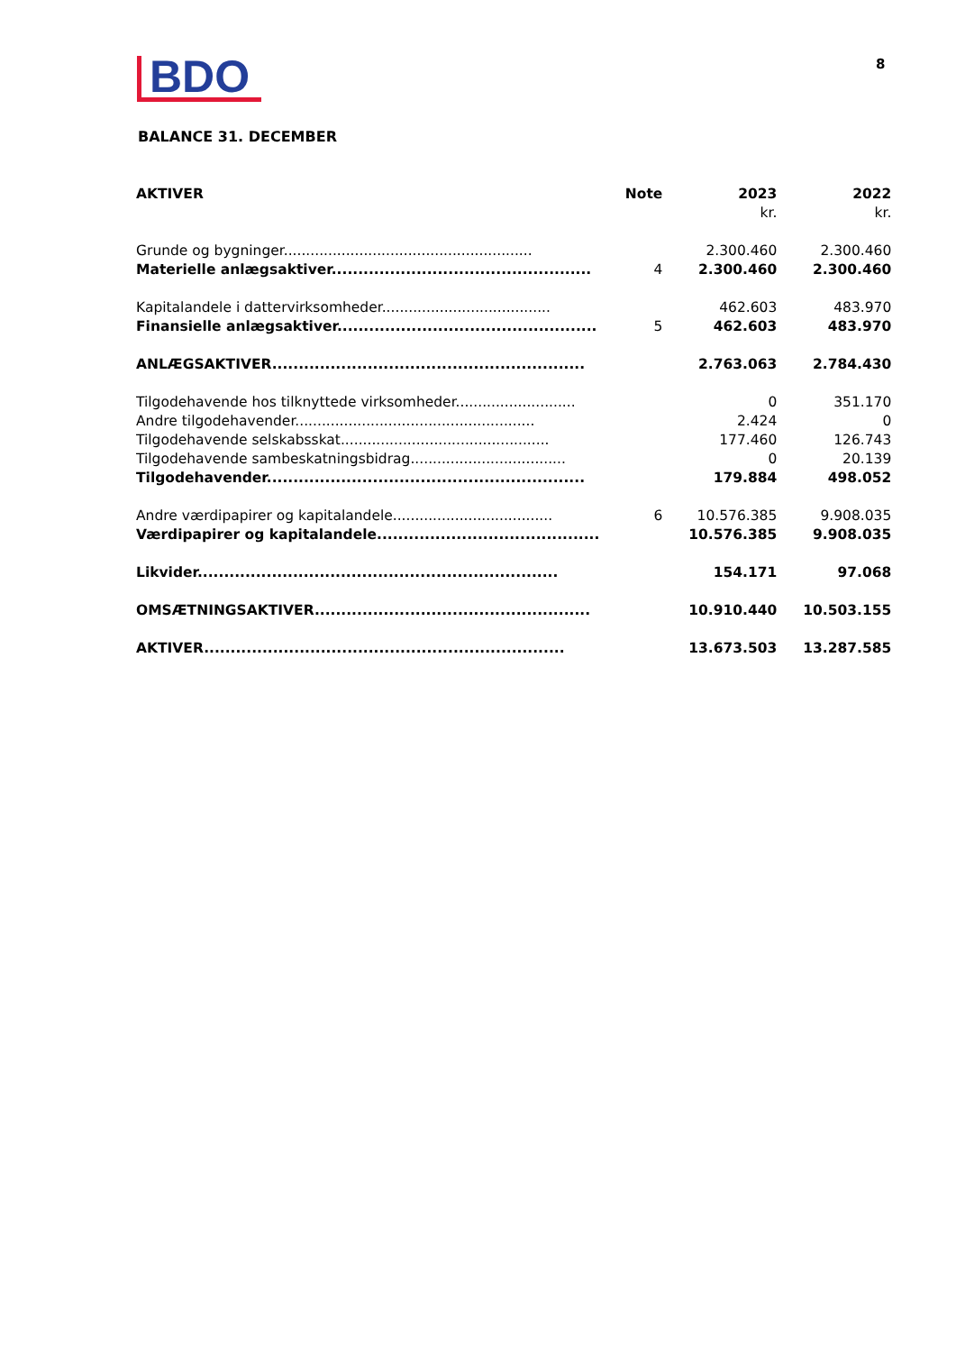BDO
8
BALANCE 31. DECEMBER
| AKTIVER | Note | 2023 | 2022 |
| --- | --- | --- | --- |
| | | kr. | kr. |
| Grunde og bygninger........................................................ | | 2.300.460 | 2.300.460 |
| Materielle anlægsaktiver................................................. | 4 | 2.300.460 | 2.300.460 |
| Kapitalandele i dattervirksomheder...................................... | | 462.603 | 483.970 |
| Finansielle anlægsaktiver................................................. | 5 | 462.603 | 483.970 |
| ANLÆGSAKTIVER........................................................... | | 2.763.063 | 2.784.430 |
| Tilgodehavende hos tilknyttede virksomheder........................... | | 0 | 351.170 |
| Andre tilgodehavender...................................................... | | 2.424 | 0 |
| Tilgodehavende selskabsskat............................................... | | 177.460 | 126.743 |
| Tilgodehavende sambeskatningsbidrag................................... | | 0 | 20.139 |
| Tilgodehavender............................................................ | | 179.884 | 498.052 |
| Andre værdipapirer og kapitalandele.................................... | 6 | 10.576.385 | 9.908.035 |
| Værdipapirer og kapitalandele.......................................... | | 10.576.385 | 9.908.035 |
| Likvider.................................................................... | | 154.171 | 97.068 |
| OMSÆTNINGSAKTIVER.................................................... | | 10.910.440 | 10.503.155 |
| AKTIVER.................................................................... | | 13.673.503 | 13.287.585 |